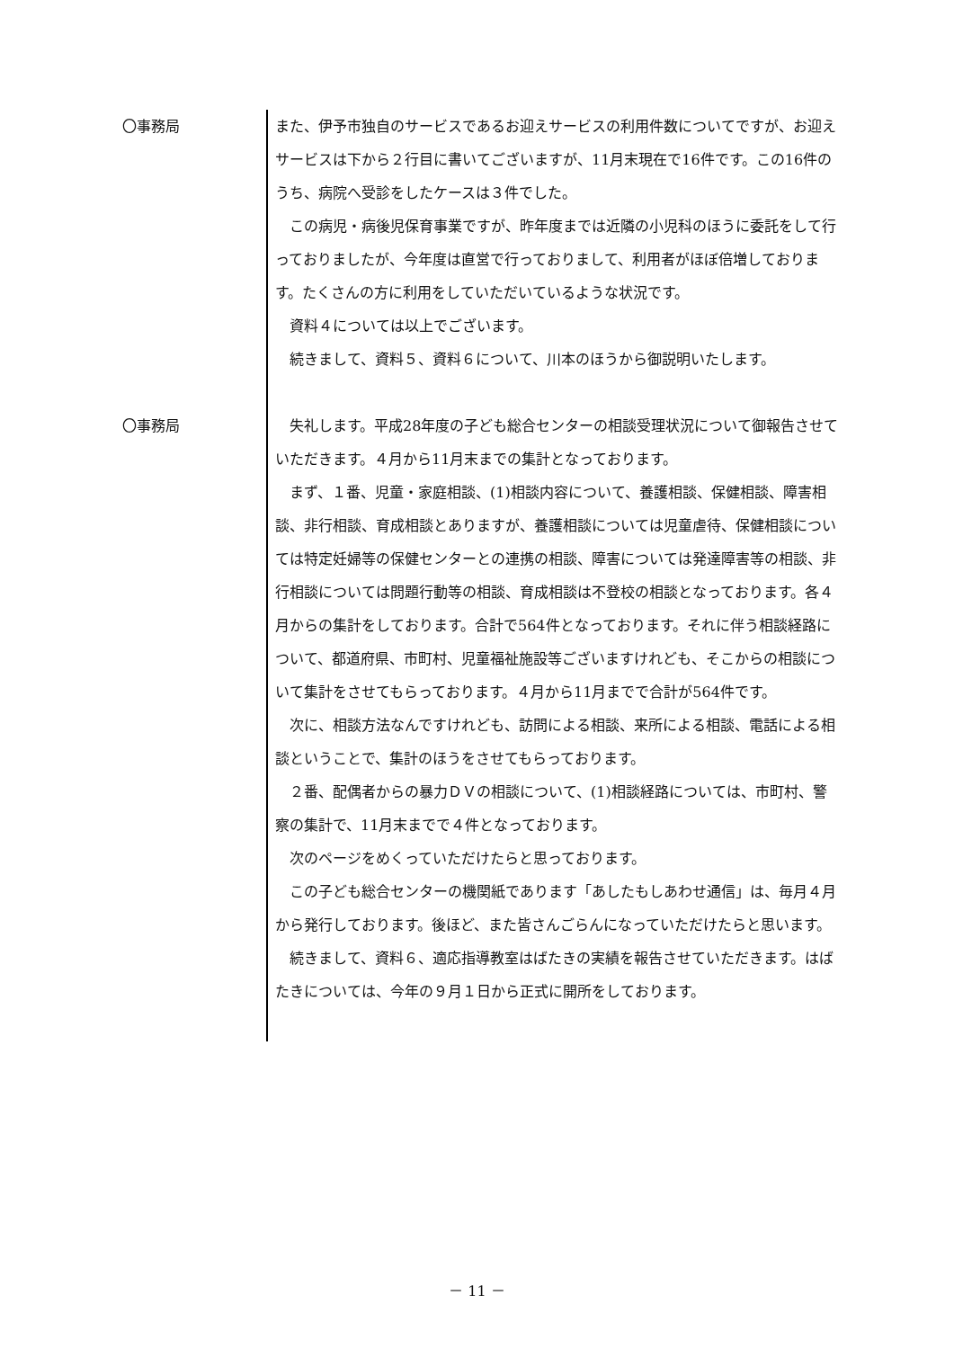〇事務局 また、伊予市独自のサービスであるお迎えサービスの利用件数についてですが、お迎えサービスは下から２行目に書いてございますが、11月末現在で16件です。この16件のうち、病院へ受診をしたケースは３件でした。
この病児・病後児保育事業ですが、昨年度までは近隣の小児科のほうに委託をして行っておりましたが、今年度は直営で行っておりまして、利用者がほぼ倍増しております。たくさんの方に利用をしていただいているような状況です。
資料４については以上でございます。
続きまして、資料５、資料６について、川本のほうから御説明いたします。
〇事務局 失礼します。平成28年度の子ども総合センターの相談受理状況について御報告させていただきます。４月から11月末までの集計となっております。
まず、１番、児童・家庭相談、(1)相談内容について、養護相談、保健相談、障害相談、非行相談、育成相談とありますが、養護相談については児童虐待、保健相談については特定妊婦等の保健センターとの連携の相談、障害については発達障害等の相談、非行相談については問題行動等の相談、育成相談は不登校の相談となっております。各４月からの集計をしております。合計で564件となっております。それに伴う相談経路について、都道府県、市町村、児童福祉施設等ございますけれども、そこからの相談について集計をさせてもらっております。４月から11月までで合計が564件です。
次に、相談方法なんですけれども、訪問による相談、来所による相談、電話による相談ということで、集計のほうをさせてもらっております。
２番、配偶者からの暴力ＤＶの相談について、(1)相談経路については、市町村、警察の集計で、11月末までで４件となっております。
次のページをめくっていただけたらと思っております。
この子ども総合センターの機関紙であります「あしたもしあわせ通信」は、毎月４月から発行しております。後ほど、また皆さんごらんになっていただけたらと思います。
続きまして、資料６、適応指導教室はばたきの実績を報告させていただきます。はばたきについては、今年の９月１日から正式に開所をしております。
－ 11 －